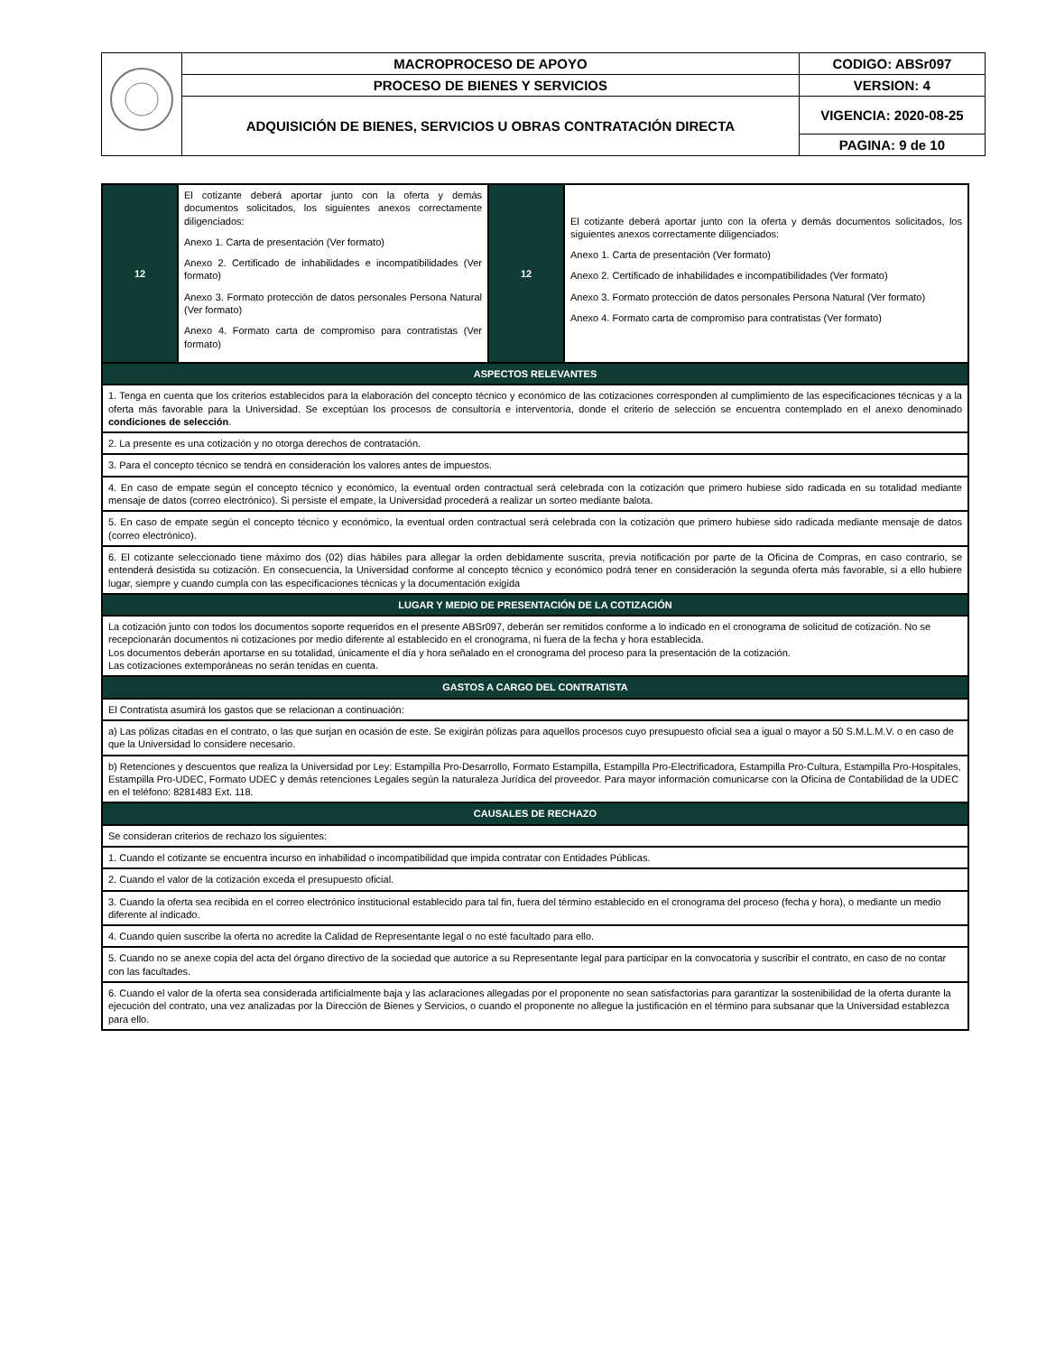| | MACROPROCESO DE APOYO | CODIGO: ABSr097 |
| | PROCESO DE BIENES Y SERVICIOS | VERSION: 4 |
| | ADQUISICIÓN DE BIENES, SERVICIOS U OBRAS CONTRATACIÓN DIRECTA | VIGENCIA: 2020-08-25 |
| | | PAGINA: 9 de 10 |
| 12 | El cotizante deberá aportar junto con la oferta y demás documentos solicitados, los siguientes anexos correctamente diligenciados: Anexo 1. Carta de presentación (Ver formato) Anexo 2. Certificado de inhabilidades e incompatibilidades (Ver formato) Anexo 3. Formato protección de datos personales Persona Natural (Ver formato) Anexo 4. Formato carta de compromiso para contratistas (Ver formato) | 12 | El cotizante deberá aportar junto con la oferta y demás documentos solicitados, los siguientes anexos correctamente diligenciados: Anexo 1. Carta de presentación (Ver formato) Anexo 2. Certificado de inhabilidades e incompatibilidades (Ver formato) Anexo 3. Formato protección de datos personales Persona Natural (Ver formato) Anexo 4. Formato carta de compromiso para contratistas (Ver formato) |
| ASPECTOS RELEVANTES | | | |
| 1. Tenga en cuenta que los criterios establecidos para la elaboración del concepto técnico y económico de las cotizaciones corresponden al cumplimiento de las especificaciones técnicas y a la oferta más favorable para la Universidad. Se exceptúan los procesos de consultoría e interventoría, donde el criterio de selección se encuentra contemplado en el anexo denominado condiciones de selección . | | | |
| 2. La presente es una cotización y no otorga derechos de contratación. | | | |
| 3. Para el concepto técnico se tendrá en consideración los valores antes de impuestos. | | | |
| 4. En caso de empate según el concepto técnico y económico, la eventual orden contractual será celebrada con la cotización que primero hubiese sido radicada en su totalidad mediante mensaje de datos (correo electrónico). Si persiste el empate, la Universidad procederá a realizar un sorteo mediante balota. | | | |
| 5. En caso de empate según el concepto técnico y económico, la eventual orden contractual será celebrada con la cotización que primero hubiese sido radicada mediante mensaje de datos (correo electrónico). | | | |
| 6. El cotizante seleccionado tiene máximo dos (02) días hábiles para allegar la orden debidamente suscrita, previa notificación por parte de la Oficina de Compras, en caso contrario, se entenderá desistida su cotización. En consecuencia, la Universidad conforme al concepto técnico y económico podrá tener en consideración la segunda oferta más favorable, sí a ello hubiere lugar, siempre y cuando cumpla con las especificaciones técnicas y la documentación exigida | | | |
| LUGAR Y MEDIO DE PRESENTACIÓN DE LA COTIZACIÓN | | | |
| La cotización junto con todos los documentos soporte requeridos en el presente ABSr097, deberán ser remitidos conforme a lo indicado en el cronograma de solicitud de cotización. No se recepcionarán documentos ni cotizaciones por medio diferente al establecido en el cronograma, ni fuera de la fecha y hora establecida. Los documentos deberán aportarse en su totalidad, únicamente el día y hora señalado en el cronograma del proceso para la presentación de la cotización. Las cotizaciones extemporáneas no serán tenidas en cuenta. | | | |
| GASTOS A CARGO DEL CONTRATISTA | | | |
| El Contratista asumirá los gastos que se relacionan a continuación: | | | |
| a) Las pólizas citadas en el contrato, o las que surjan en ocasión de este. Se exigirán pólizas para aquellos procesos cuyo presupuesto oficial sea a igual o mayor a 50 S.M.L.M.V. o en caso de que la Universidad lo considere necesario. | | | |
| b) Retenciones y descuentos que realiza la Universidad por Ley: Estampilla Pro-Desarrollo, Formato Estampilla, Estampilla Pro-Electrificadora, Estampilla Pro-Cultura, Estampilla Pro-Hospitales, Estampilla Pro-UDEC, Formato UDEC y demás retenciones Legales según la naturaleza Jurídica del proveedor. Para mayor información comunicarse con la Oficina de Contabilidad de la UDEC en el teléfono: 8281483 Ext. 118. | | | |
| CAUSALES DE RECHAZO | | | |
| Se consideran criterios de rechazo los siguientes: | | | |
| 1. Cuando el cotizante se encuentra incurso en inhabilidad o incompatibilidad que impida contratar con Entidades Públicas. | | | |
| 2. Cuando el valor de la cotización exceda el presupuesto oficial. | | | |
| 3. Cuando la oferta sea recibida en el correo electrónico institucional establecido para tal fin, fuera del término establecido en el cronograma del proceso (fecha y hora), o mediante un medio diferente al indicado. | | | |
| 4. Cuando quien suscribe la oferta no acredite la Calidad de Representante legal o no esté facultado para ello. | | | |
| 5. Cuando no se anexe copia del acta del órgano directivo de la sociedad que autorice a su Representante legal para participar en la convocatoria y suscribir el contrato, en caso de no contar con las facultades. | | | |
| 6. Cuando el valor de la oferta sea considerada artificialmente baja y las aclaraciones allegadas por el proponente no sean satisfactorias para garantizar la sostenibilidad de la oferta durante la ejecución del contrato, una vez analizadas por la Dirección de Bienes y Servicios, o cuando el proponente no allegue la justificación en el término para subsanar que la Universidad establezca para ello. | | | |